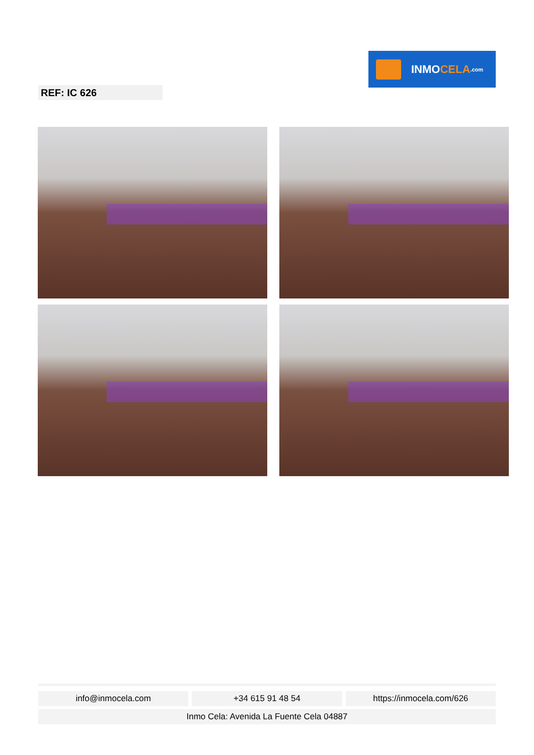INMO CELA.com
REF: IC 626
info@inmocela.com +34 615 91 48 54 https://inmocela.com/626
Inmo Cela: Avenida La Fuente Cela 04887